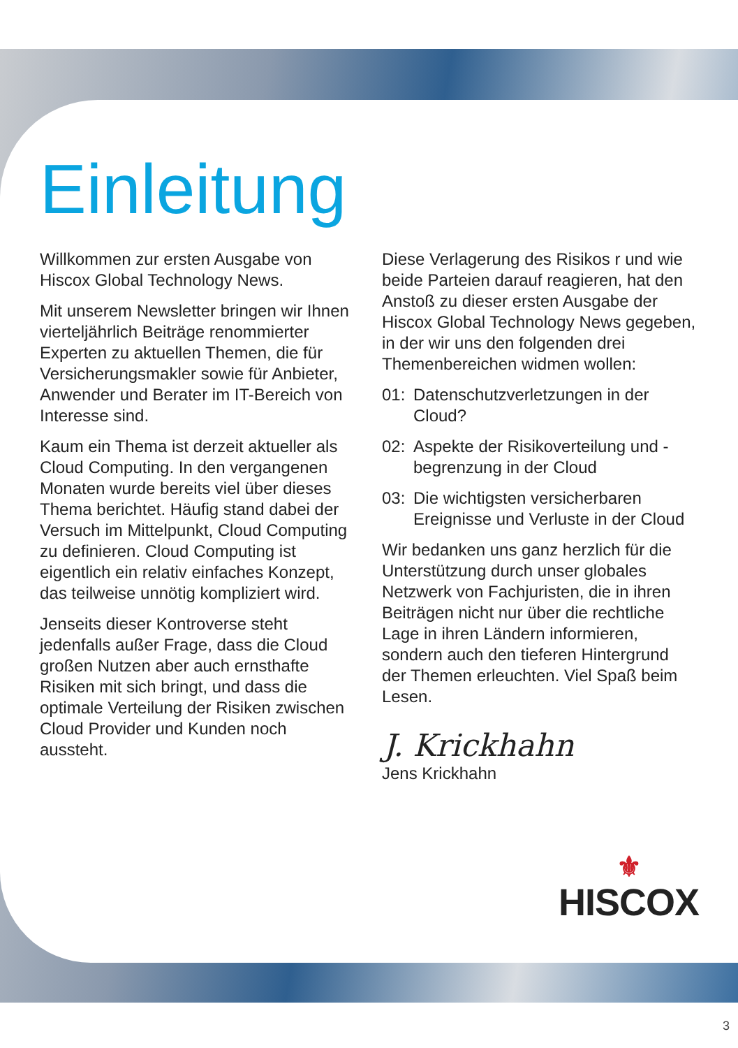Einleitung
Willkommen zur ersten Ausgabe von Hiscox Global Technology News.
Mit unserem Newsletter bringen wir Ihnen vierteljährlich Beiträge renommierter Experten zu aktuellen Themen, die für Versicherungsmakler sowie für Anbieter, Anwender und Berater im IT-Bereich von Interesse sind.
Kaum ein Thema ist derzeit aktueller als Cloud Computing. In den vergangenen Monaten wurde bereits viel über dieses Thema berichtet. Häufig stand dabei der Versuch im Mittelpunkt, Cloud Computing zu definieren. Cloud Computing ist eigentlich ein relativ einfaches Konzept, das teilweise unnötig kompliziert wird.
Jenseits dieser Kontroverse steht jedenfalls außer Frage, dass die Cloud großen Nutzen aber auch ernsthafte Risiken mit sich bringt, und dass die optimale Verteilung der Risiken zwischen Cloud Provider und Kunden noch aussteht.
Diese Verlagerung des Risikos r und wie beide Parteien darauf reagieren, hat den Anstoß zu dieser ersten Ausgabe der Hiscox Global Technology News gegeben, in der wir uns den folgenden drei Themenbereichen widmen wollen:
01: Datenschutzverletzungen in der Cloud?
02: Aspekte der Risikoverteilung und -begrenzung in der Cloud
03: Die wichtigsten versicherbaren Ereignisse und Verluste in der Cloud
Wir bedanken uns ganz herzlich für die Unterstützung durch unser globales Netzwerk von Fachjuristen, die in ihren Beiträgen nicht nur über die rechtliche Lage in ihren Ländern informieren, sondern auch den tieferen Hintergrund der Themen erleuchten. Viel Spaß beim Lesen.
J. Krickhahn
Jens Krickhahn
⚜
HISCOX
3